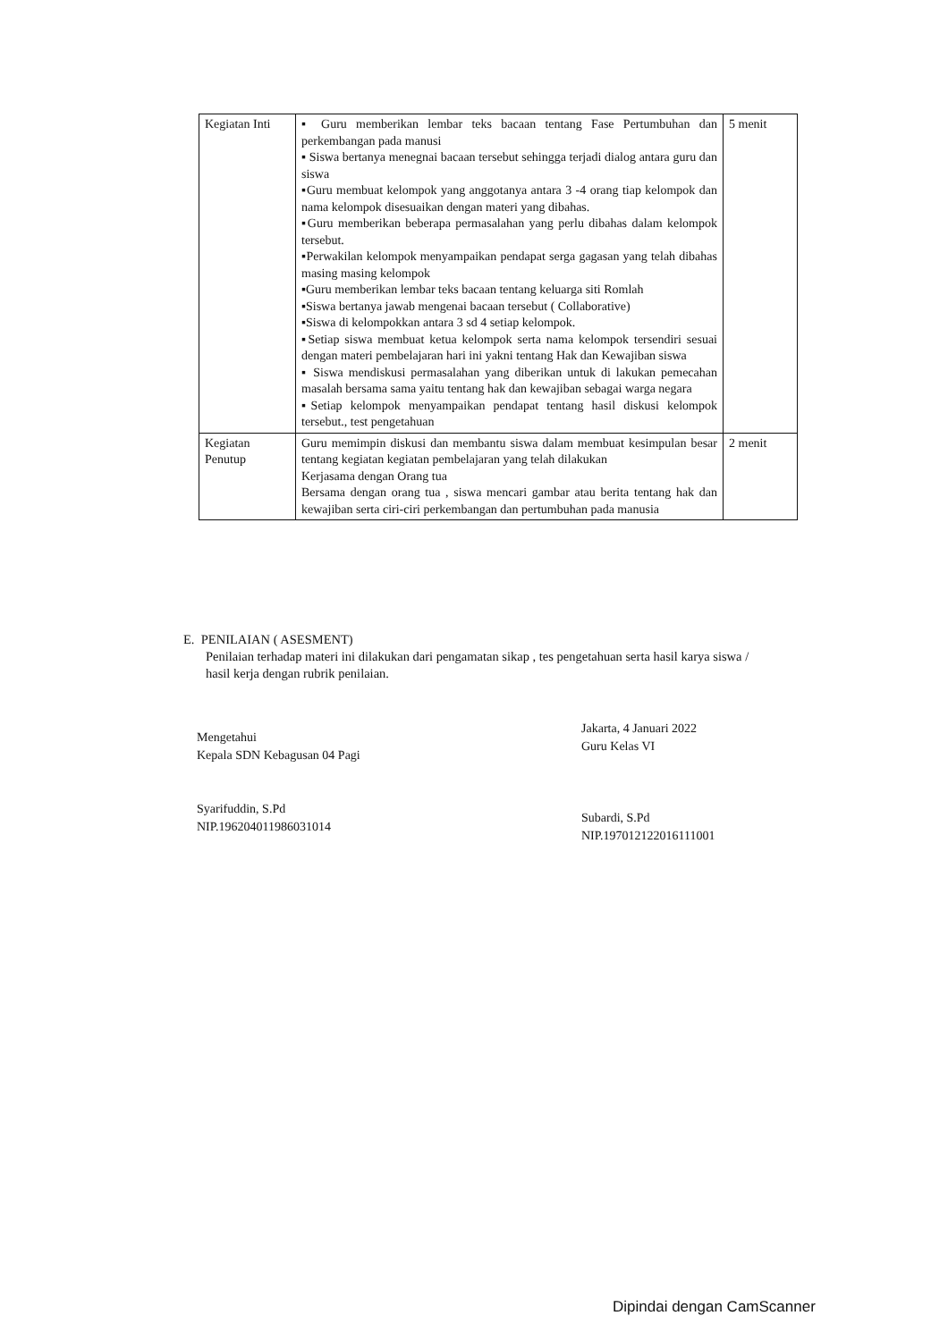| Kegiatan Inti | ▪ Guru memberikan lembar teks bacaan tentang Fase Pertumbuhan dan perkembangan pada manusi ▪ Siswa bertanya menegnai bacaan tersebut sehingga terjadi dialog antara guru dan siswa ▪Guru membuat kelompok yang anggotanya antara 3 -4 orang tiap kelompok dan nama kelompok disesuaikan dengan materi yang dibahas. ▪Guru memberikan beberapa permasalahan yang perlu dibahas dalam kelompok tersebut. ▪Perwakilan kelompok menyampaikan pendapat serga gagasan yang telah dibahas masing masing kelompok ▪Guru memberikan lembar teks bacaan tentang keluarga siti Romlah ▪Siswa bertanya jawab mengenai bacaan tersebut ( Collaborative) ▪Siswa di kelompokkan antara 3 sd 4 setiap kelompok. ▪Setiap siswa membuat ketua kelompok serta nama kelompok tersendiri sesuai dengan materi pembelajaran hari ini yakni tentang Hak dan Kewajiban siswa ▪ Siswa mendiskusi permasalahan yang diberikan untuk di lakukan pemecahan masalah bersama sama yaitu tentang hak dan kewajiban sebagai warga negara ▪Setiap kelompok menyampaikan pendapat tentang hasil diskusi kelompok tersebut., test pengetahuan | 5 menit |
| Kegiatan Penutup | Guru memimpin diskusi dan membantu siswa dalam membuat kesimpulan besar tentang kegiatan kegiatan pembelajaran yang telah dilakukan Kerjasama dengan Orang tua Bersama dengan orang tua , siswa mencari gambar atau berita tentang hak dan kewajiban serta ciri-ciri perkembangan dan pertumbuhan pada manusia | 2 menit |
E. PENILAIAN ( ASESMENT)
Penilaian terhadap materi ini dilakukan dari pengamatan sikap , tes pengetahuan serta hasil karya siswa / hasil kerja dengan rubrik penilaian.
Mengetahui
Kepala SDN Kebagusan 04 Pagi
Syarifuddin, S.Pd
NIP.196204011986031014
Jakarta, 4 Januari 2022
Guru Kelas VI
Subardi, S.Pd
NIP.197012122016111001
Dipindai dengan CamScanner